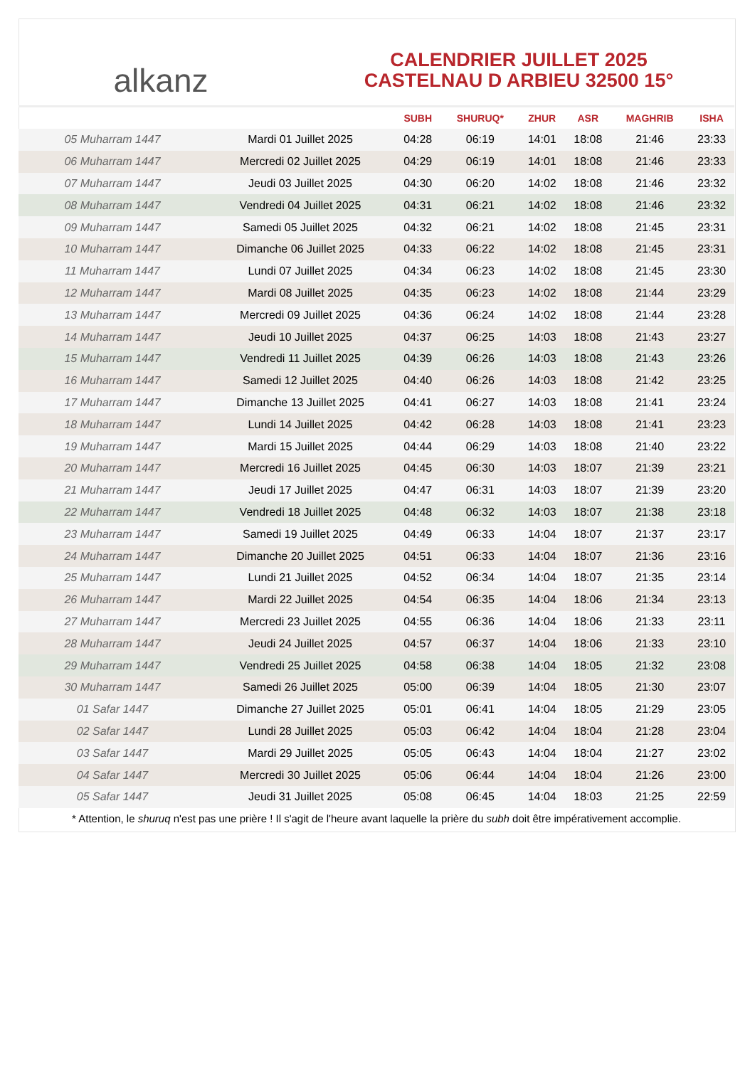alkanz
CALENDRIER JUILLET 2025
CASTELNAU D ARBIEU 32500 15°
| | | SUBH | SHURUQ* | ZHUR | ASR | MAGHRIB | ISHA |
| --- | --- | --- | --- | --- | --- | --- | --- |
| 05 Muharram 1447 | Mardi 01 Juillet 2025 | 04:28 | 06:19 | 14:01 | 18:08 | 21:46 | 23:33 |
| 06 Muharram 1447 | Mercredi 02 Juillet 2025 | 04:29 | 06:19 | 14:01 | 18:08 | 21:46 | 23:33 |
| 07 Muharram 1447 | Jeudi 03 Juillet 2025 | 04:30 | 06:20 | 14:02 | 18:08 | 21:46 | 23:32 |
| 08 Muharram 1447 | Vendredi 04 Juillet 2025 | 04:31 | 06:21 | 14:02 | 18:08 | 21:46 | 23:32 |
| 09 Muharram 1447 | Samedi 05 Juillet 2025 | 04:32 | 06:21 | 14:02 | 18:08 | 21:45 | 23:31 |
| 10 Muharram 1447 | Dimanche 06 Juillet 2025 | 04:33 | 06:22 | 14:02 | 18:08 | 21:45 | 23:31 |
| 11 Muharram 1447 | Lundi 07 Juillet 2025 | 04:34 | 06:23 | 14:02 | 18:08 | 21:45 | 23:30 |
| 12 Muharram 1447 | Mardi 08 Juillet 2025 | 04:35 | 06:23 | 14:02 | 18:08 | 21:44 | 23:29 |
| 13 Muharram 1447 | Mercredi 09 Juillet 2025 | 04:36 | 06:24 | 14:02 | 18:08 | 21:44 | 23:28 |
| 14 Muharram 1447 | Jeudi 10 Juillet 2025 | 04:37 | 06:25 | 14:03 | 18:08 | 21:43 | 23:27 |
| 15 Muharram 1447 | Vendredi 11 Juillet 2025 | 04:39 | 06:26 | 14:03 | 18:08 | 21:43 | 23:26 |
| 16 Muharram 1447 | Samedi 12 Juillet 2025 | 04:40 | 06:26 | 14:03 | 18:08 | 21:42 | 23:25 |
| 17 Muharram 1447 | Dimanche 13 Juillet 2025 | 04:41 | 06:27 | 14:03 | 18:08 | 21:41 | 23:24 |
| 18 Muharram 1447 | Lundi 14 Juillet 2025 | 04:42 | 06:28 | 14:03 | 18:08 | 21:41 | 23:23 |
| 19 Muharram 1447 | Mardi 15 Juillet 2025 | 04:44 | 06:29 | 14:03 | 18:08 | 21:40 | 23:22 |
| 20 Muharram 1447 | Mercredi 16 Juillet 2025 | 04:45 | 06:30 | 14:03 | 18:07 | 21:39 | 23:21 |
| 21 Muharram 1447 | Jeudi 17 Juillet 2025 | 04:47 | 06:31 | 14:03 | 18:07 | 21:39 | 23:20 |
| 22 Muharram 1447 | Vendredi 18 Juillet 2025 | 04:48 | 06:32 | 14:03 | 18:07 | 21:38 | 23:18 |
| 23 Muharram 1447 | Samedi 19 Juillet 2025 | 04:49 | 06:33 | 14:04 | 18:07 | 21:37 | 23:17 |
| 24 Muharram 1447 | Dimanche 20 Juillet 2025 | 04:51 | 06:33 | 14:04 | 18:07 | 21:36 | 23:16 |
| 25 Muharram 1447 | Lundi 21 Juillet 2025 | 04:52 | 06:34 | 14:04 | 18:07 | 21:35 | 23:14 |
| 26 Muharram 1447 | Mardi 22 Juillet 2025 | 04:54 | 06:35 | 14:04 | 18:06 | 21:34 | 23:13 |
| 27 Muharram 1447 | Mercredi 23 Juillet 2025 | 04:55 | 06:36 | 14:04 | 18:06 | 21:33 | 23:11 |
| 28 Muharram 1447 | Jeudi 24 Juillet 2025 | 04:57 | 06:37 | 14:04 | 18:06 | 21:33 | 23:10 |
| 29 Muharram 1447 | Vendredi 25 Juillet 2025 | 04:58 | 06:38 | 14:04 | 18:05 | 21:32 | 23:08 |
| 30 Muharram 1447 | Samedi 26 Juillet 2025 | 05:00 | 06:39 | 14:04 | 18:05 | 21:30 | 23:07 |
| 01 Safar 1447 | Dimanche 27 Juillet 2025 | 05:01 | 06:41 | 14:04 | 18:05 | 21:29 | 23:05 |
| 02 Safar 1447 | Lundi 28 Juillet 2025 | 05:03 | 06:42 | 14:04 | 18:04 | 21:28 | 23:04 |
| 03 Safar 1447 | Mardi 29 Juillet 2025 | 05:05 | 06:43 | 14:04 | 18:04 | 21:27 | 23:02 |
| 04 Safar 1447 | Mercredi 30 Juillet 2025 | 05:06 | 06:44 | 14:04 | 18:04 | 21:26 | 23:00 |
| 05 Safar 1447 | Jeudi 31 Juillet 2025 | 05:08 | 06:45 | 14:04 | 18:03 | 21:25 | 22:59 |
* Attention, le shuruq n'est pas une prière ! Il s'agit de l'heure avant laquelle la prière du subh doit être impérativement accomplie.